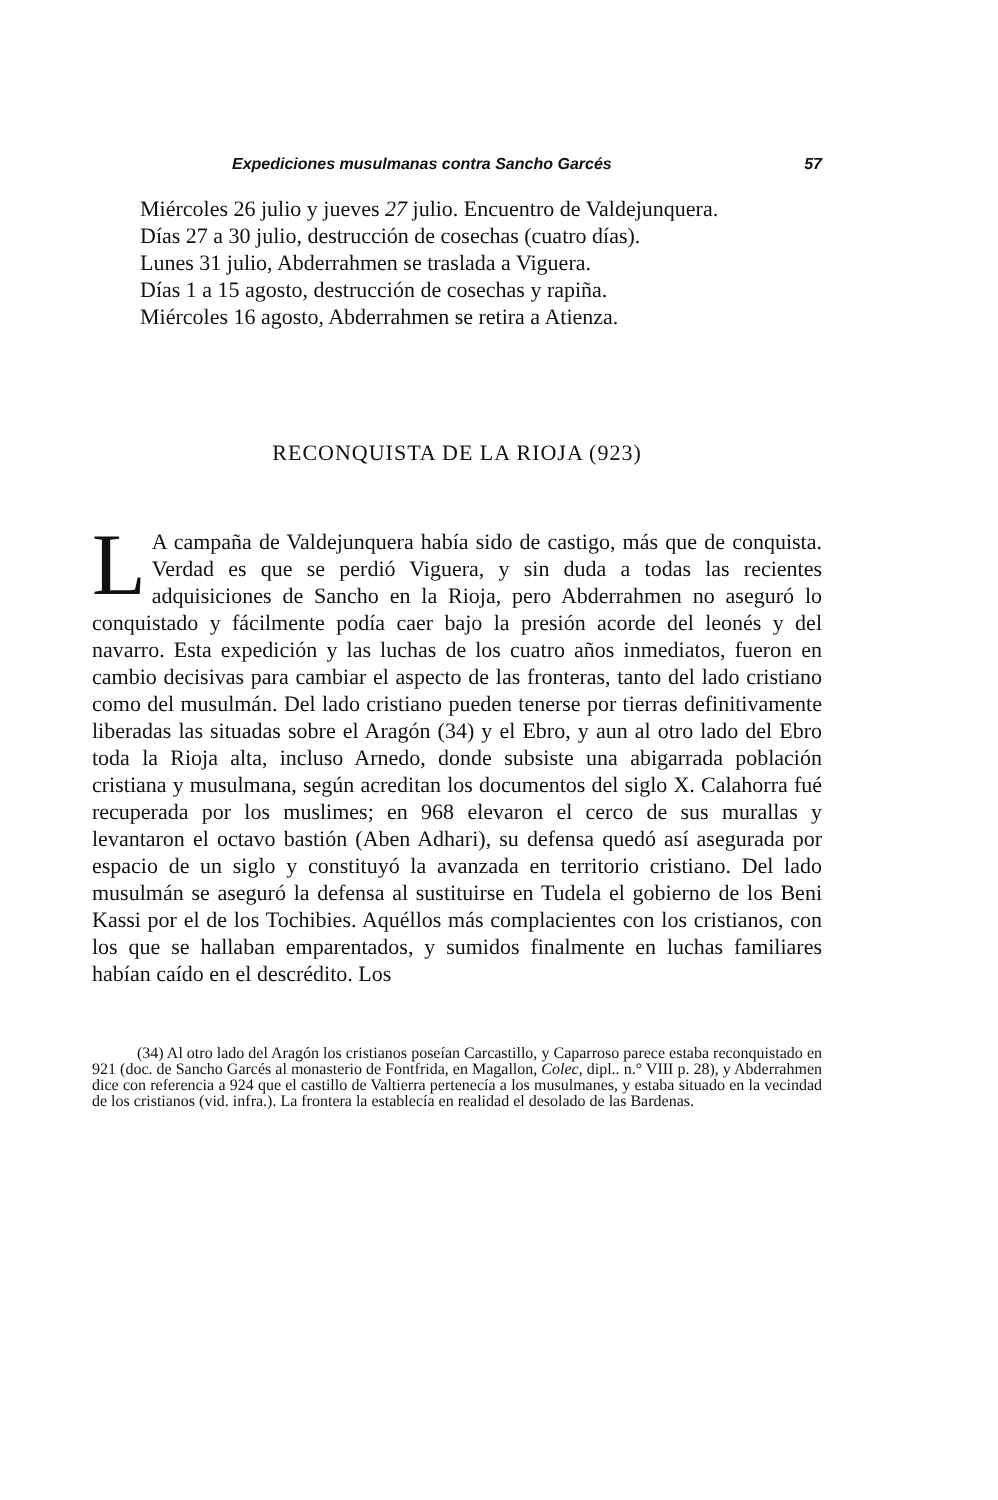Expediciones musulmanas contra Sancho Garcés 57
Miércoles 26 julio y jueves 27 julio. Encuentro de Valdejunquera.
Días 27 a 30 julio, destrucción de cosechas (cuatro días).
Lunes 31 julio, Abderrahmen se traslada a Viguera.
Días 1 a 15 agosto, destrucción de cosechas y rapiña.
Miércoles 16 agosto, Abderrahmen se retira a Atienza.
RECONQUISTA DE LA RIOJA (923)
LA campaña de Valdejunquera había sido de castigo, más que de conquista. Verdad es que se perdió Viguera, y sin duda a todas las recientes adquisiciones de Sancho en la Rioja, pero Abderrahmen no aseguró lo conquistado y fácilmente podía caer bajo la presión acorde del leonés y del navarro. Esta expedición y las luchas de los cuatro años inmediatos, fueron en cambio decisivas para cambiar el aspecto de las fronteras, tanto del lado cristiano como del musulmán. Del lado cristiano pueden tenerse por tierras definitivamente liberadas las situadas sobre el Aragón (34) y el Ebro, y aun al otro lado del Ebro toda la Rioja alta, incluso Arnedo, donde subsiste una abigarrada población cristiana y musulmana, según acreditan los documentos del siglo X. Calahorra fué recuperada por los muslimes; en 968 elevaron el cerco de sus murallas y levantaron el octavo bastión (Aben Adhari), su defensa quedó así asegurada por espacio de un siglo y constituyó la avanzada en territorio cristiano. Del lado musulmán se aseguró la defensa al sustituirse en Tudela el gobierno de los Beni Kassi por el de los Tochibies. Aquéllos más complacientes con los cristianos, con los que se hallaban emparentados, y sumidos finalmente en luchas familiares habían caído en el descrédito. Los
(34) Al otro lado del Aragón los cristianos poseían Carcastillo, y Caparroso parece estaba reconquistado en 921 (doc. de Sancho Garcés al monasterio de Fontfrida, en Magallon, Colec, dipl.. n.° VIII p. 28), y Abderrahmen dice con referencia a 924 que el castillo de Valtierra pertenecía a los musulmanes, y estaba situado en la vecindad de los cristianos (vid. infra.). La frontera la establecía en realidad el desolado de las Bardenas.